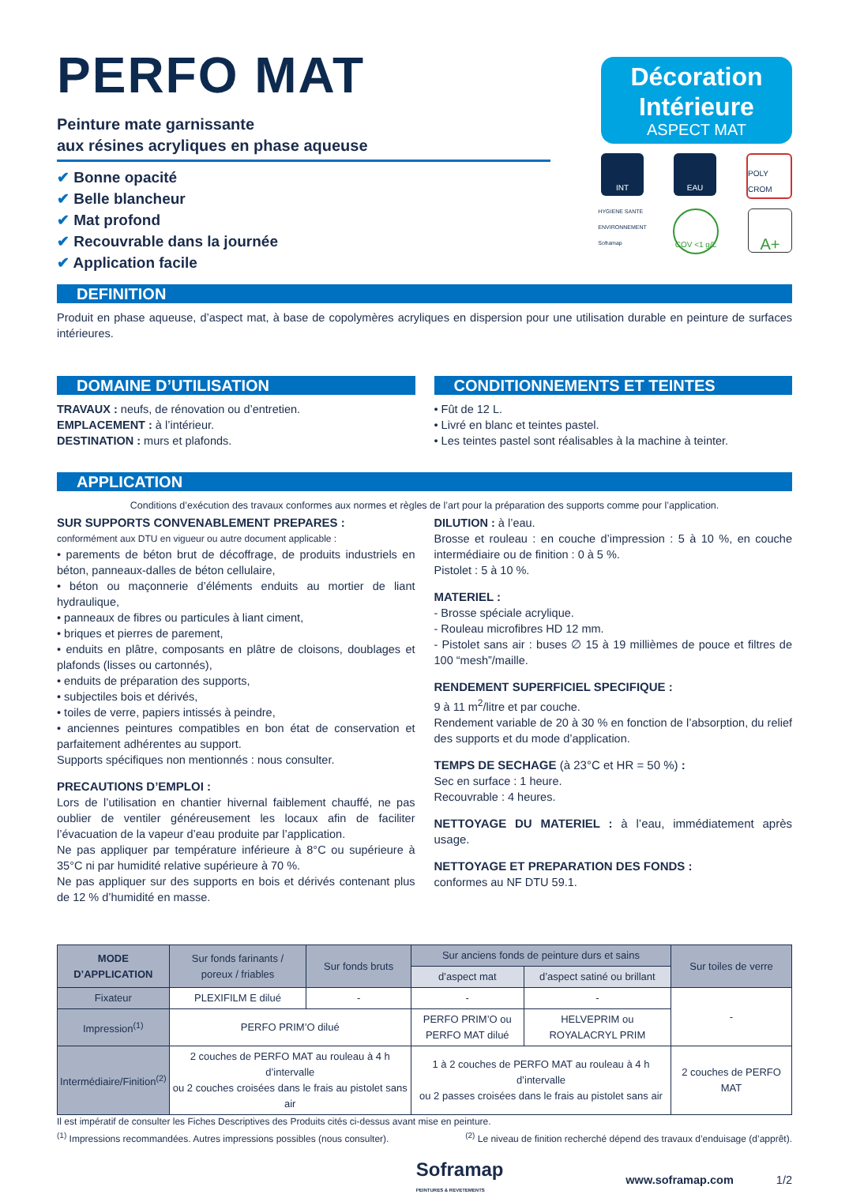PERFO MAT
Peinture mate garnissante
aux résines acryliques en phase aqueuse
✔ Bonne opacité
✔ Belle blancheur
✔ Mat profond
✔ Recouvrable dans la journée
✔ Application facile
Décoration
Intérieure
ASPECT MAT
INT EAU POLY CROM
HYGIENE SANTE ENVIRONNEMENT Soframap
COV <1 g/L
A+
DEFINITION
Produit en phase aqueuse, d’aspect mat, à base de copolymères acryliques en dispersion pour une utilisation durable en peinture de surfaces intérieures.
DOMAINE D’UTILISATION
TRAVAUX : neufs, de rénovation ou d’entretien.
EMPLACEMENT : à l’intérieur.
DESTINATION : murs et plafonds.
CONDITIONNEMENTS ET TEINTES
• Fût de 12 L.
• Livré en blanc et teintes pastel.
• Les teintes pastel sont réalisables à la machine à teinter.
APPLICATION
Conditions d’exécution des travaux conformes aux normes et règles de l’art pour la préparation des supports comme pour l’application.
SUR SUPPORTS CONVENABLEMENT PREPARES :
conformément aux DTU en vigueur ou autre document applicable :
• parements de béton brut de décoffrage, de produits industriels en béton, panneaux-dalles de béton cellulaire,
• béton ou maçonnerie d’éléments enduits au mortier de liant hydraulique,
• panneaux de fibres ou particules à liant ciment,
• briques et pierres de parement,
• enduits en plâtre, composants en plâtre de cloisons, doublages et plafonds (lisses ou cartonnés),
• enduits de préparation des supports,
• subjectiles bois et dérivés,
• toiles de verre, papiers intissés à peindre,
• anciennes peintures compatibles en bon état de conservation et parfaitement adhérentes au support.
Supports spécifiques non mentionnés : nous consulter.
PRECAUTIONS D’EMPLOI :
Lors de l’utilisation en chantier hivernal faiblement chauffé, ne pas oublier de ventiler généreusement les locaux afin de faciliter l’évacuation de la vapeur d’eau produite par l’application.
Ne pas appliquer par température inférieure à 8°C ou supérieure à 35°C ni par humidité relative supérieure à 70 %.
Ne pas appliquer sur des supports en bois et dérivés contenant plus de 12 % d’humidité en masse.
DILUTION : à l’eau.
Brosse et rouleau : en couche d’impression : 5 à 10 %, en couche intermédiaire ou de finition : 0 à 5 %.
Pistolet : 5 à 10 %.
MATERIEL :
- Brosse spéciale acrylique.
- Rouleau microfibres HD 12 mm.
- Pistolet sans air : buses ∅ 15 à 19 millièmes de pouce et filtres de 100 “mesh”/maille.
RENDEMENT SUPERFICIEL SPECIFIQUE :
9 à 11 m<sup>2</sup>/litre et par couche.
Rendement variable de 20 à 30 % en fonction de l’absorption, du relief des supports et du mode d’application.
TEMPS DE SECHAGE (à 23°C et HR = 50 %) :
Sec en surface : 1 heure.
Recouvrable : 4 heures.
NETTOYAGE DU MATERIEL : à l’eau, immédiatement après usage.
NETTOYAGE ET PREPARATION DES FONDS :
conformes au NF DTU 59.1.
| MODE D’APPLICATION | Sur fonds farinants / poreux / friables | Sur fonds bruts | Sur anciens fonds de peinture durs et sains | | Sur toiles de verre |
| --- | --- | --- | --- | --- | --- |
| | | | d’aspect mat | d’aspect satiné ou brillant | |
| Fixateur | PLEXIFILM E dilué | - | - | - | - |
| Impression<sup>(1)</sup> | PERFO PRIM’O dilué | | PERFO PRIM’O ou PERFO MAT dilué | HELVEPRIM ou ROYALACRYL PRIM | |
| Intermédiaire/Finition<sup>(2)</sup> | 2 couches de PERFO MAT au rouleau à 4 h d’intervalle ou 2 couches croisées dans le frais au pistolet sans air | | 1 à 2 couches de PERFO MAT au rouleau à 4 h d’intervalle ou 2 passes croisées dans le frais au pistolet sans air | | 2 couches de PERFO MAT |
Il est impératif de consulter les Fiches Descriptives des Produits cités ci-dessus avant mise en peinture.
<sup>(1)</sup> Impressions recommandées. Autres impressions possibles (nous consulter). <sup>(2)</sup> Le niveau de finition recherché dépend des travaux d’enduisage (d’apprêt).
Soframap
PEINTURES & REVETEMENTS www.soframap.com 1/2